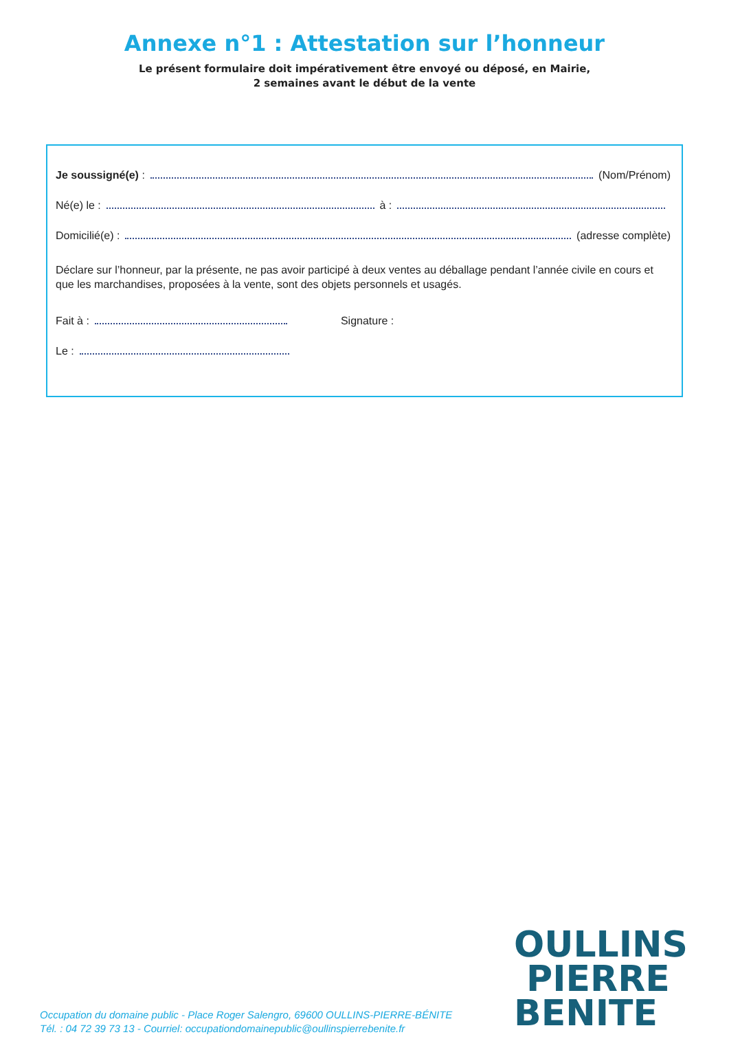Annexe n°1 : Attestation sur l’honneur
Le présent formulaire doit impérativement être envoyé ou déposé, en Mairie,
2 semaines avant le début de la vente
Je soussigné(e) : (Nom/Prénom)
Né(e) le : à :
Domicilié(e) : (adresse complète)
Déclare sur l’honneur, par la présente, ne pas avoir participé à deux ventes au déballage pendant l’année civile en cours et que les marchandises, proposées à la vente, sont des objets personnels et usagés.
Fait à : Signature :
Le :
Occupation du domaine public - Place Roger Salengro, 69600 OULLINS-PIERRE-BÉNITE
Tél. : 04 72 39 73 13 - Courriel: occupationdomainepublic@oullinspierrebenite.fr
OULLINS
PIERRE
BENITE